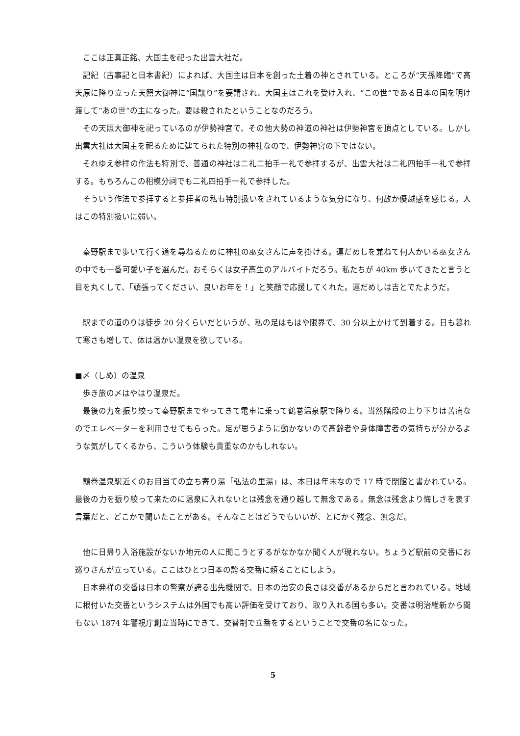ここは正真正銘、大国主を祀った出雲大社だ。
記紀（古事記と日本書紀）によれば、大国主は日本を創った土着の神とされている。ところが“天孫降臨”で高天原に降り立った天照大御神に“国譲り”を要請され、大国主はこれを受け入れ、“この世”である日本の国を明け渡して“あの世”の主になった。要は殺されたということなのだろう。
その天照大御神を祀っているのが伊勢神宮で、その他大勢の神道の神社は伊勢神宮を頂点としている。しかし出雲大社は大国主を祀るために建てられた特別の神社なので、伊勢神宮の下ではない。
それゆえ参拝の作法も特別で、普通の神社は二礼二拍手一礼で参拝するが、出雲大社は二礼四拍手一礼で参拝する。もちろんこの相模分祠でも二礼四拍手一礼で参拝した。
そういう作法で参拝すると参拝者の私も特別扱いをされているような気分になり、何故か優越感を感じる。人はこの特別扱いに弱い。
秦野駅まで歩いて行く道を尋ねるために神社の巫女さんに声を掛ける。運だめしを兼ねて何人かいる巫女さんの中でも一番可愛い子を選んだ。おそらくは女子高生のアルバイトだろう。私たちが 40km 歩いてきたと言うと目を丸くして、「頑張ってください、良いお年を！」と笑顔で応援してくれた。運だめしは吉とでたようだ。
駅までの道のりは徒歩 20 分くらいだというが、私の足はもはや限界で、30 分以上かけて到着する。日も暮れて寒さも増して、体は温かい温泉を欲している。
■〆（しめ）の温泉
歩き旅の〆はやはり温泉だ。
最後の力を振り絞って秦野駅までやってきて電車に乗って鶴巻温泉駅で降りる。当然階段の上り下りは苦痛なのでエレベーターを利用させてもらった。足が思うように動かないので高齢者や身体障害者の気持ちが分かるような気がしてくるから、こういう体験も貴重なのかもしれない。
鶴巻温泉駅近くのお目当ての立ち寄り湯「弘法の里湯」は、本日は年末なので 17 時で閉館と書かれている。最後の力を振り絞って来たのに温泉に入れないとは残念を通り越して無念である。無念は残念より悔しさを表す言葉だと、どこかで聞いたことがある。そんなことはどうでもいいが、とにかく残念、無念だ。
他に日帰り入浴施設がないか地元の人に聞こうとするがなかなか聞く人が現れない。ちょうど駅前の交番にお巡りさんが立っている。ここはひとつ日本の誇る交番に頼ることにしよう。
日本発祥の交番は日本の警察が誇る出先機関で、日本の治安の良さは交番があるからだと言われている。地域に根付いた交番というシステムは外国でも高い評価を受けており、取り入れる国も多い。交番は明治維新から間もない 1874 年警視庁創立当時にできて、交替制で立番をするということで交番の名になった。
5